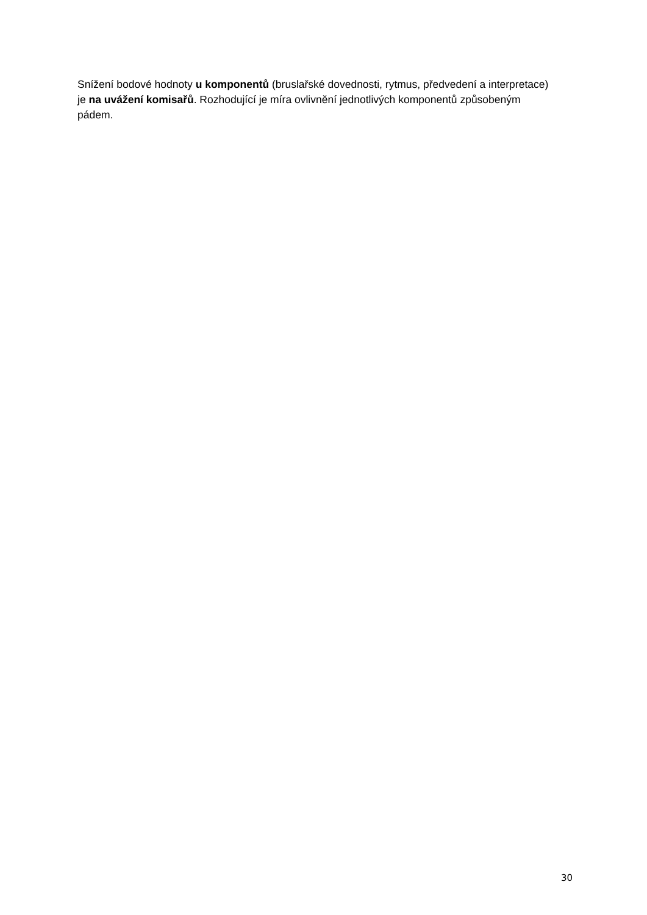Snížení bodové hodnoty u komponentů (bruslařské dovednosti, rytmus, předvedení a interpretace) je na uvážení komisařů. Rozhodující je míra ovlivnění jednotlivých komponentů způsobeným pádem.
30